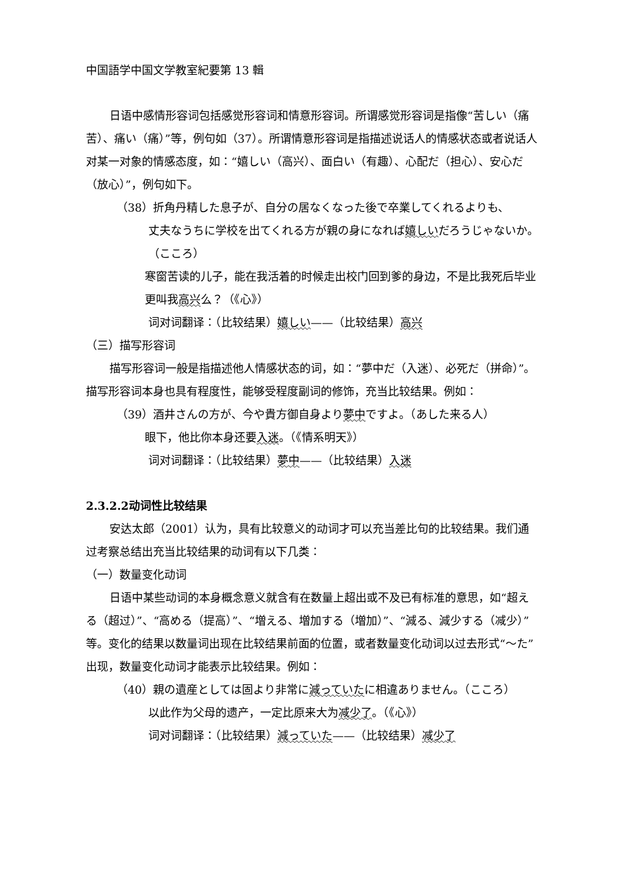中国語学中国文学教室紀要第 13 輯
日语中感情形容词包括感觉形容词和情意形容词。所谓感觉形容词是指像“苦しい（痛苦）、痛い（痛）”等，例句如（37）。所谓情意形容词是指描述说话人的情感状态或者说话人对某一对象的情感态度，如：“嬉しい（高兴）、面白い（有趣）、心配だ（担心）、安心だ（放心）”，例句如下。
（38）折角丹精した息子が、自分の居なくなった後で卒業してくれるよりも、
丈夫なうちに学校を出てくれる方が親の身になれば嬉しいだろうじゃないか。（こころ）
寒窗苦读的儿子，能在我活着的时候走出校门回到爹的身边，不是比我死后毕业更叫我高兴么？（《心》）
词对词翻译：（比较结果）嬉しい——（比较结果）高兴
（三）描写形容词
描写形容词一般是指描述他人情感状态的词，如：“夢中だ（入迷）、必死だ（拼命）”。
描写形容词本身也具有程度性，能够受程度副词的修饰，充当比较结果。例如：
（39）酒井さんの方が、今や貴方御自身より夢中ですよ。（あした来る人）
眼下，他比你本身还要入迷。（《情系明天》）
词对词翻译：（比较结果）夢中——（比较结果）入迷
2.3.2.2动词性比较结果
安达太郎（2001）认为，具有比较意义的动词才可以充当差比句的比较结果。我们通过考察总结出充当比较结果的动词有以下几类：
（一）数量变化动词
日语中某些动词的本身概念意义就含有在数量上超出或不及已有标准的意思，如“超える（超过）”、“高める（提高）”、“増える、増加する（増加）”、“減る、減少する（减少）”等。变化的结果以数量词出现在比较结果前面的位置，或者数量变化动词以过去形式“～た”出现，数量变化动词才能表示比较结果。例如：
（40）親の遺産としては固より非常に減っていたに相違ありません。（こころ）
以此作为父母的遗产，一定比原来大为减少了。（《心》）
词对词翻译：（比较结果）減っていた——（比较结果）减少了